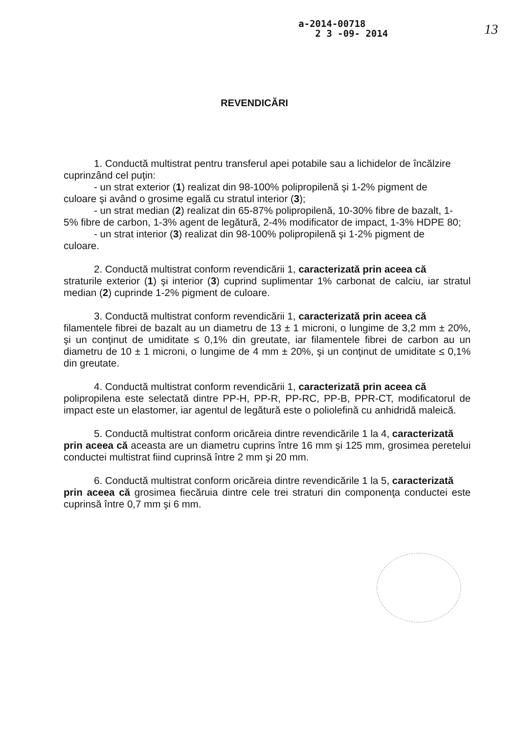a-2014-00718
2 3 -09- 2014
13
REVENDICĂRI
1. Conductă multistrat pentru transferul apei potabile sau a lichidelor de încălzire
cuprinzând cel puţin:
- un strat exterior (1) realizat din 98-100% polipropilenă şi 1-2% pigment de
culoare şi având o grosime egală cu stratul interior (3);
- un strat median (2) realizat din 65-87% polipropilenă, 10-30% fibre de bazalt, 1-
5% fibre de carbon, 1-3% agent de legătură, 2-4% modificator de impact, 1-3% HDPE 80;
- un strat interior (3) realizat din 98-100% polipropilenă şi 1-2% pigment de
culoare.
2. Conductă multistrat conform revendicării 1, caracterizată prin aceea că
straturile exterior (1) şi interior (3) cuprind suplimentar 1% carbonat de calciu, iar stratul median (2) cuprinde 1-2% pigment de culoare.
3. Conductă multistrat conform revendicării 1, caracterizată prin aceea că
filamentele fibrei de bazalt au un diametru de 13 ± 1 microni, o lungime de 3,2 mm ± 20%, şi un conţinut de umiditate ≤ 0,1% din greutate, iar filamentele fibrei de carbon au un diametru de 10 ± 1 microni, o lungime de 4 mm ± 20%, şi un conţinut de umiditate ≤ 0,1% din greutate.
4. Conductă multistrat conform revendicării 1, caracterizată prin aceea că
polipropilena este selectată dintre PP-H, PP-R, PP-RC, PP-B, PPR-CT, modificatorul de impact este un elastomer, iar agentul de legătură este o poliolefină cu anhidridă maleică.
5. Conductă multistrat conform oricăreia dintre revendicările 1 la 4, caracterizată
prin aceea că aceasta are un diametru cuprins între 16 mm şi 125 mm, grosimea peretelui conductei multistrat fiind cuprinsă între 2 mm şi 20 mm.
6. Conductă multistrat conform oricăreia dintre revendicările 1 la 5, caracterizată
prin aceea că grosimea fiecăruia dintre cele trei straturi din componenţa conductei este cuprinsă între 0,7 mm şi 6 mm.